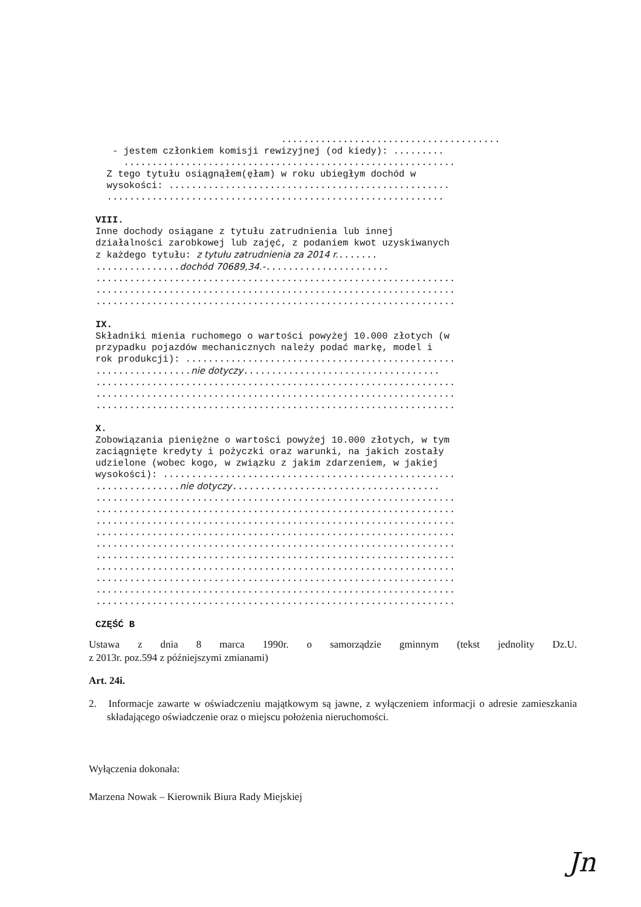....................................... - jestem członkiem komisji rewizyjnej (od kiedy): ......... ........................................................... Z tego tytułu osiągnąłem(ęłam) w roku ubiegłym dochód w wysokości: .................................................. ............................................................ VIII. Inne dochody osiągane z tytułu zatrudnienia lub innej działalności zarobkowej lub zajęć, z podaniem kwot uzyskiwanych z każdego tytułu: z tytułu zatrudnienia za 2014 r........ ...............dochód 70689,34.-...................... ................................................................ ................................................................ ................................................................ IX. Składniki mienia ruchomego o wartości powyżej 10.000 złotych (w przypadku pojazdów mechanicznych należy podać markę, model i rok produkcji): ................................................ .................nie dotyczy................................... ................................................................ ................................................................ ................................................................ X. Zobowiązania pieniężne o wartości powyżej 10.000 złotych, w tym zaciągnięte kredyty i pożyczki oraz warunki, na jakich zostały udzielone (wobec kogo, w związku z jakim zdarzeniem, w jakiej wysokości): .................................................... ...............nie dotyczy..................................... ................................................................ ................................................................ ................................................................ ................................................................ ................................................................ ................................................................ ................................................................ ................................................................ ................................................................ ................................................................ CZĘŚĆ B
Ustawa z dnia 8 marca 1990r. o samorządzie gminnym (tekst jednolity Dz.U.
z 2013r. poz.594 z późniejszymi zmianami)
Art. 24i.
2. Informacje zawarte w oświadczeniu majątkowym są jawne, z wyłączeniem informacji o adresie zamieszkania składającego oświadczenie oraz o miejscu położenia nieruchomości.
Wyłączenia dokonała:
Marzena Nowak – Kierownik Biura Rady Miejskiej
Jn